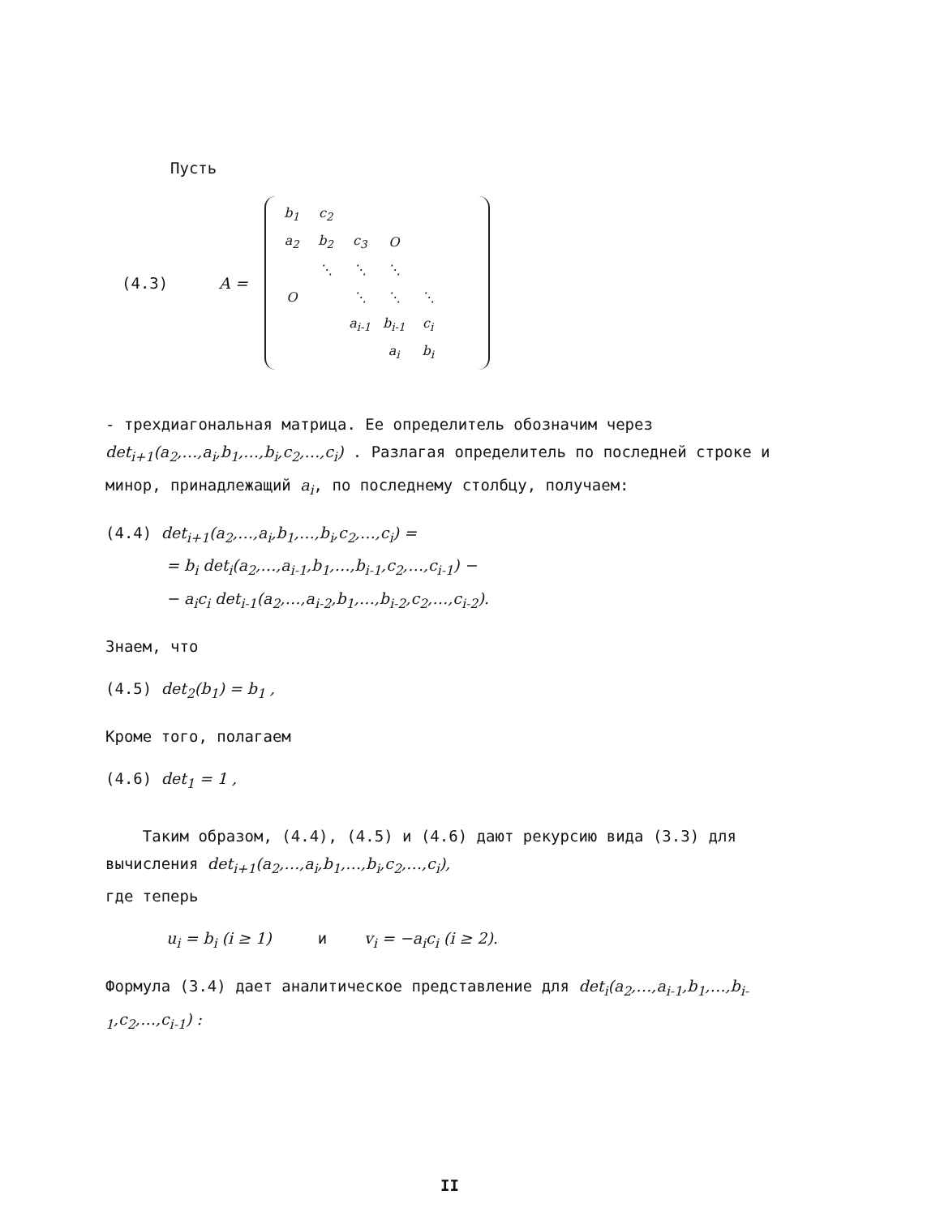Пусть
(4.3) A =
| b<sub>1</sub> | c<sub>2</sub> | | | | |
| a<sub>2</sub> | b<sub>2</sub> | c<sub>3</sub> | O | | |
| | ⋱ | ⋱ | ⋱ | | |
| O | | ⋱ | ⋱ | ⋱ | |
| | | a<sub>i-1</sub> | b<sub>i-1</sub> | c<sub>i</sub> | |
| | | | a<sub>i</sub> | b<sub>i</sub> | |
- трехдиагональная матрица. Ее определитель обозначим через det<sub>i+1</sub>(a<sub>2</sub>,…,a<sub>i</sub>,b<sub>1</sub>,…,b<sub>i</sub>,c<sub>2</sub>,…,c<sub>i</sub>) . Разлагая определитель по последней строке и минор, принадлежащий a<sub>i</sub>, по последнему столбцу, получаем:
(4.4) det<sub>i+1</sub>(a<sub>2</sub>,…,a<sub>i</sub>,b<sub>1</sub>,…,b<sub>i</sub>,c<sub>2</sub>,…,c<sub>i</sub>) =
= b<sub>i</sub> det<sub>i</sub>(a<sub>2</sub>,…,a<sub>i-1</sub>,b<sub>1</sub>,…,b<sub>i-1</sub>,c<sub>2</sub>,…,c<sub>i-1</sub>) −
− a<sub>i</sub>c<sub>i</sub> det<sub>i-1</sub>(a<sub>2</sub>,…,a<sub>i-2</sub>,b<sub>1</sub>,…,b<sub>i-2</sub>,c<sub>2</sub>,…,c<sub>i-2</sub>).
Знаем, что
(4.5) det<sub>2</sub>(b<sub>1</sub>) = b<sub>1</sub> ,
Кроме того, полагаем
(4.6) det<sub>1</sub> = 1 ,
Таким образом, (4.4), (4.5) и (4.6) дают рекурсию вида (3.3) для вычисления det<sub>i+1</sub>(a<sub>2</sub>,…,a<sub>i</sub>,b<sub>1</sub>,…,b<sub>i</sub>,c<sub>2</sub>,…,c<sub>i</sub>),
где теперь
u<sub>i</sub> = b<sub>i</sub> (i ≥ 1) и v<sub>i</sub> = −a<sub>i</sub>c<sub>i</sub> (i ≥ 2).
Формула (3.4) дает аналитическое представление для det<sub>i</sub>(a<sub>2</sub>,…,a<sub>i-1</sub>,b<sub>1</sub>,…,b<sub>i-1</sub>,c<sub>2</sub>,…,c<sub>i-1</sub>) :
II